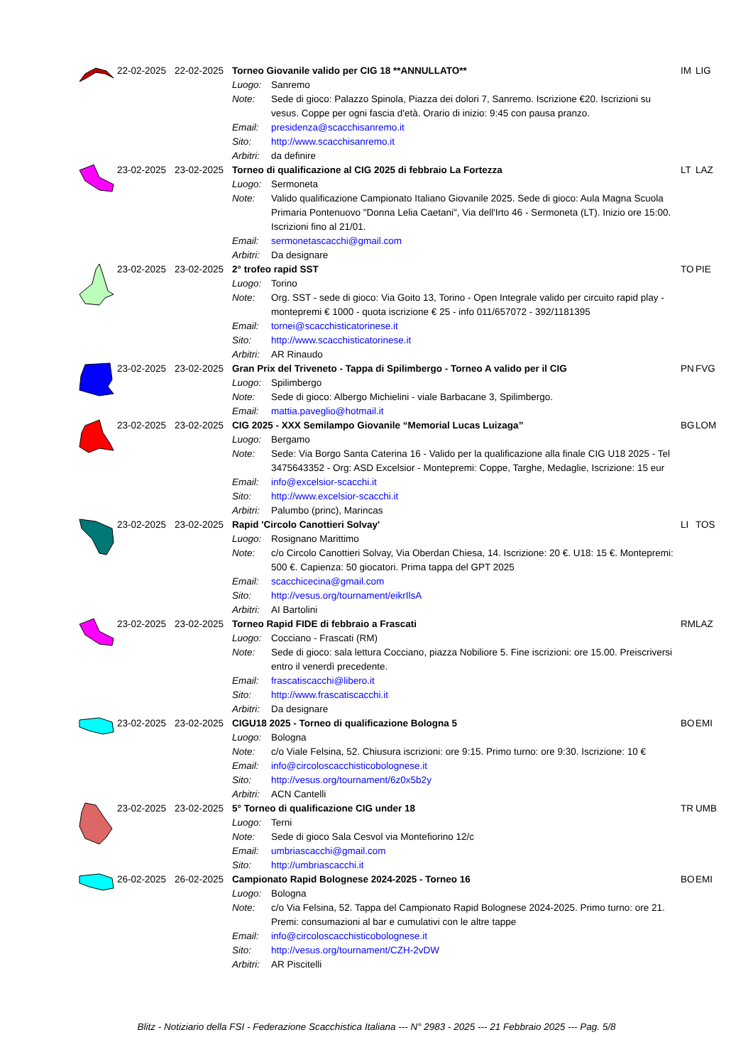| | 22-02-2025 | 22-02-2025 | Torneo Giovanile valido per CIG 18 **ANNULLATO** | | IM | LIG |
| | | | Luogo: | Sanremo | | |
| | | | Note: | Sede di gioco: Palazzo Spinola, Piazza dei dolori 7, Sanremo. Iscrizione €20. Iscrizioni su vesus. Coppe per ogni fascia d'età. Orario di inizio: 9:45 con pausa pranzo. | | |
| | | | Email: | presidenza@scacchisanremo.it | | |
| | | | Sito: | http://www.scacchisanremo.it | | |
| | | | Arbitri: | da definire | | |
| | 23-02-2025 | 23-02-2025 | Torneo di qualificazione al CIG 2025 di febbraio La Fortezza | | LT | LAZ |
| | | | Luogo: | Sermoneta | | |
| | | | Note: | Valido qualificazione Campionato Italiano Giovanile 2025. Sede di gioco: Aula Magna Scuola Primaria Pontenuovo "Donna Lelia Caetani", Via dell'Irto 46 - Sermoneta (LT). Inizio ore 15:00. Iscrizioni fino al 21/01. | | |
| | | | Email: | sermonetascacchi@gmail.com | | |
| | | | Arbitri: | Da designare | | |
| | 23-02-2025 | 23-02-2025 | 2° trofeo rapid SST | | TO | PIE |
| | | | Luogo: | Torino | | |
| | | | Note: | Org. SST - sede di gioco: Via Goito 13, Torino - Open Integrale valido per circuito rapid play - montepremi € 1000 - quota iscrizione € 25 - info 011/657072 - 392/1181395 | | |
| | | | Email: | tornei@scacchisticatorinese.it | | |
| | | | Sito: | http://www.scacchisticatorinese.it | | |
| | | | Arbitri: | AR Rinaudo | | |
| | 23-02-2025 | 23-02-2025 | Gran Prix del Triveneto - Tappa di Spilimbergo - Torneo A valido per il CIG | | PN | FVG |
| | | | Luogo: | Spilimbergo | | |
| | | | Note: | Sede di gioco: Albergo Michielini - viale Barbacane 3, Spilimbergo. | | |
| | | | Email: | mattia.paveglio@hotmail.it | | |
| | 23-02-2025 | 23-02-2025 | CIG 2025 - XXX Semilampo Giovanile “Memorial Lucas Luizaga” | | BG | LOM |
| | | | Luogo: | Bergamo | | |
| | | | Note: | Sede: Via Borgo Santa Caterina 16 - Valido per la qualificazione alla finale CIG U18 2025 - Tel 3475643352 - Org: ASD Excelsior - Montepremi: Coppe, Targhe, Medaglie, Iscrizione: 15 eur | | |
| | | | Email: | info@excelsior-scacchi.it | | |
| | | | Sito: | http://www.excelsior-scacchi.it | | |
| | | | Arbitri: | Palumbo (princ), Marincas | | |
| | 23-02-2025 | 23-02-2025 | Rapid 'Circolo Canottieri Solvay' | | LI | TOS |
| | | | Luogo: | Rosignano Marittimo | | |
| | | | Note: | c/o Circolo Canottieri Solvay, Via Oberdan Chiesa, 14. Iscrizione: 20 €. U18: 15 €. Montepremi: 500 €. Capienza: 50 giocatori. Prima tappa del GPT 2025 | | |
| | | | Email: | scacchicecina@gmail.com | | |
| | | | Sito: | http://vesus.org/tournament/eikrIlsA | | |
| | | | Arbitri: | AI Bartolini | | |
| | 23-02-2025 | 23-02-2025 | Torneo Rapid FIDE di febbraio a Frascati | | RM | LAZ |
| | | | Luogo: | Cocciano - Frascati (RM) | | |
| | | | Note: | Sede di gioco: sala lettura Cocciano, piazza Nobiliore 5. Fine iscrizioni: ore 15.00. Preiscriversi entro il venerdì precedente. | | |
| | | | Email: | frascatiscacchi@libero.it | | |
| | | | Sito: | http://www.frascatiscacchi.it | | |
| | | | Arbitri: | Da designare | | |
| | 23-02-2025 | 23-02-2025 | CIGU18 2025 - Torneo di qualificazione Bologna 5 | | BO | EMI |
| | | | Luogo: | Bologna | | |
| | | | Note: | c/o Viale Felsina, 52. Chiusura iscrizioni: ore 9:15. Primo turno: ore 9:30. Iscrizione: 10 € | | |
| | | | Email: | info@circoloscacchisticobolognese.it | | |
| | | | Sito: | http://vesus.org/tournament/6z0x5b2y | | |
| | | | Arbitri: | ACN Cantelli | | |
| | 23-02-2025 | 23-02-2025 | 5° Torneo di qualificazione CIG under 18 | | TR | UMB |
| | | | Luogo: | Terni | | |
| | | | Note: | Sede di gioco Sala Cesvol via Montefiorino 12/c | | |
| | | | Email: | umbriascacchi@gmail.com | | |
| | | | Sito: | http://umbriascacchi.it | | |
| | 26-02-2025 | 26-02-2025 | Campionato Rapid Bolognese 2024-2025 - Torneo 16 | | BO | EMI |
| | | | Luogo: | Bologna | | |
| | | | Note: | c/o Via Felsina, 52. Tappa del Campionato Rapid Bolognese 2024-2025. Primo turno: ore 21. Premi: consumazioni al bar e cumulativi con le altre tappe | | |
| | | | Email: | info@circoloscacchisticobolognese.it | | |
| | | | Sito: | http://vesus.org/tournament/CZH-2vDW | | |
| | | | Arbitri: | AR Piscitelli | | |
Blitz - Notiziario della FSI - Federazione Scacchistica Italiana --- N° 2983 - 2025 --- 21 Febbraio 2025 --- Pag. 5/8